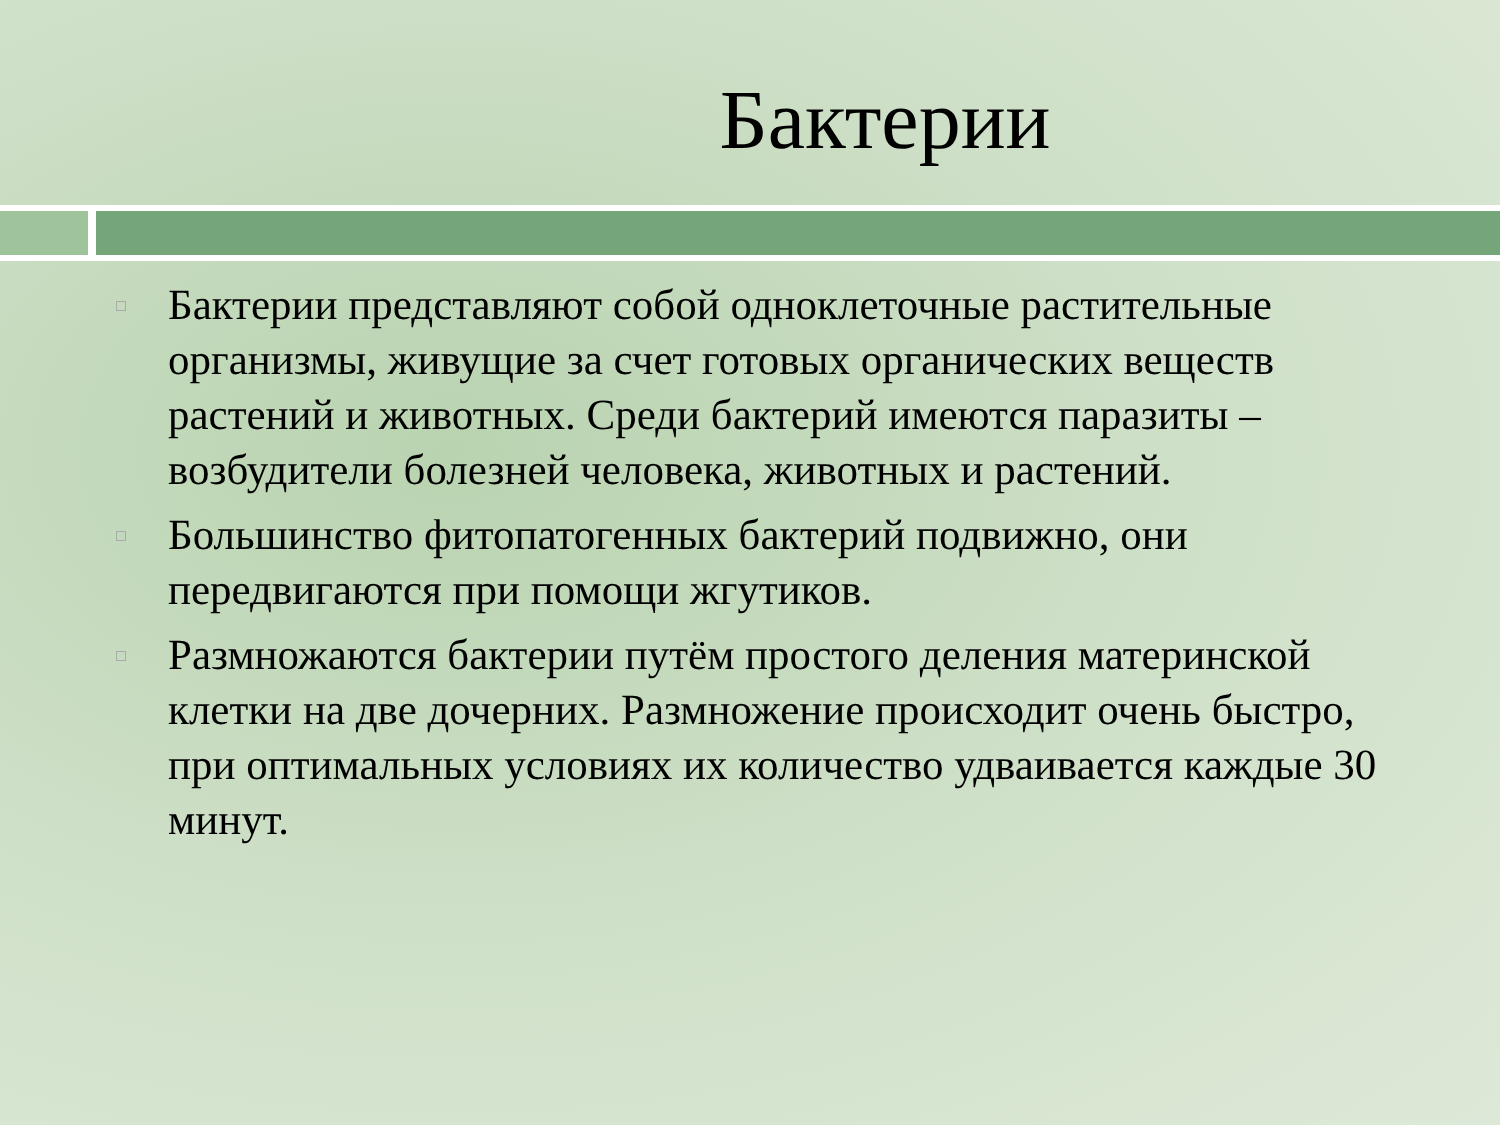Бактерии
Бактерии представляют собой одноклеточные растительные организмы, живущие за счет готовых органических веществ растений и животных. Среди бактерий имеются паразиты – возбудители болезней человека, животных и растений.
Большинство фитопатогенных бактерий подвижно, они передвигаются при помощи жгутиков.
Размножаются бактерии путём простого деления материнской клетки на две дочерних. Размножение происходит очень быстро, при оптимальных условиях их количество удваивается каждые 30 минут.